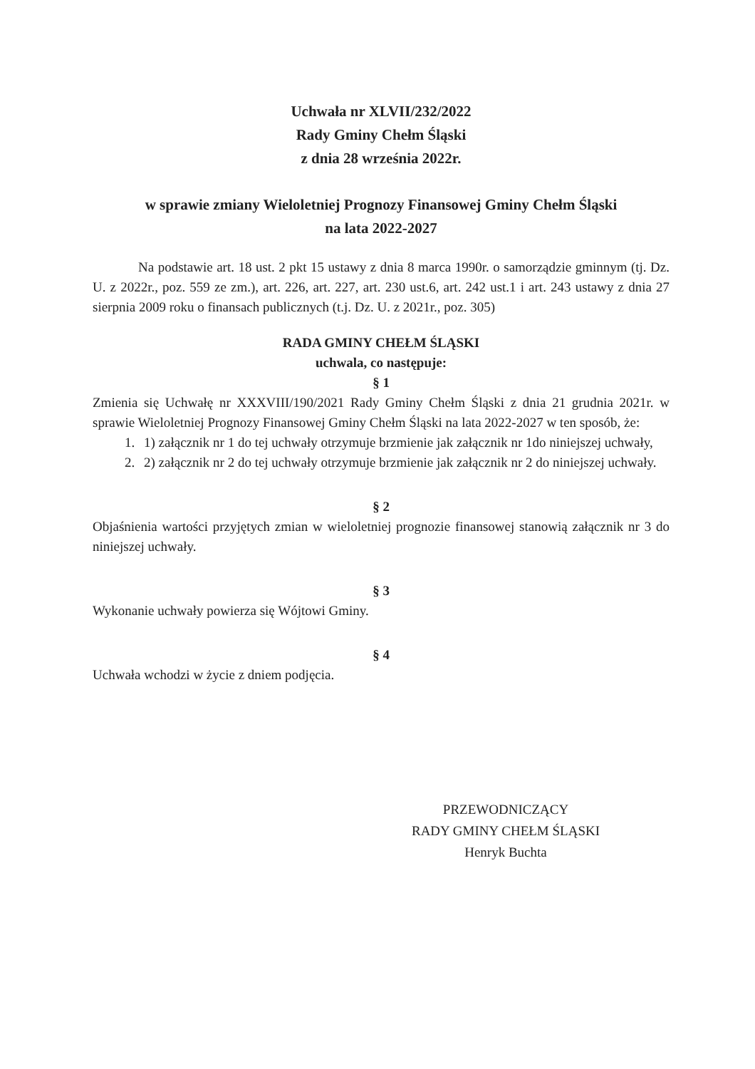Uchwała nr XLVII/232/2022
Rady Gminy Chełm Śląski
z dnia 28 września 2022r.
w sprawie zmiany Wieloletniej Prognozy Finansowej Gminy Chełm Śląski
na lata 2022-2027
Na podstawie art. 18 ust. 2 pkt 15 ustawy z dnia 8 marca 1990r. o samorządzie gminnym (tj. Dz. U. z 2022r., poz. 559 ze zm.), art. 226, art. 227, art. 230 ust.6, art. 242 ust.1 i art. 243 ustawy z dnia 27 sierpnia 2009 roku o finansach publicznych (t.j. Dz. U. z 2021r., poz. 305)
RADA GMINY CHEŁM ŚLĄSKI
uchwala, co następuje:
§ 1
Zmienia się Uchwałę nr XXXVIII/190/2021 Rady Gminy Chełm Śląski z dnia 21 grudnia 2021r. w sprawie Wieloletniej Prognozy Finansowej Gminy Chełm Śląski na lata 2022-2027 w ten sposób, że:
1. 1) załącznik nr 1 do tej uchwały otrzymuje brzmienie jak załącznik nr 1do niniejszej uchwały,
2. 2) załącznik nr 2 do tej uchwały otrzymuje brzmienie jak załącznik nr 2 do niniejszej uchwały.
§ 2
Objaśnienia wartości przyjętych zmian w wieloletniej prognozie finansowej stanowią załącznik nr 3 do niniejszej uchwały.
§ 3
Wykonanie uchwały powierza się Wójtowi Gminy.
§ 4
Uchwała wchodzi w życie z dniem podjęcia.
PRZEWODNICZĄCY
RADY GMINY CHEŁM ŚLĄSKI
Henryk Buchta